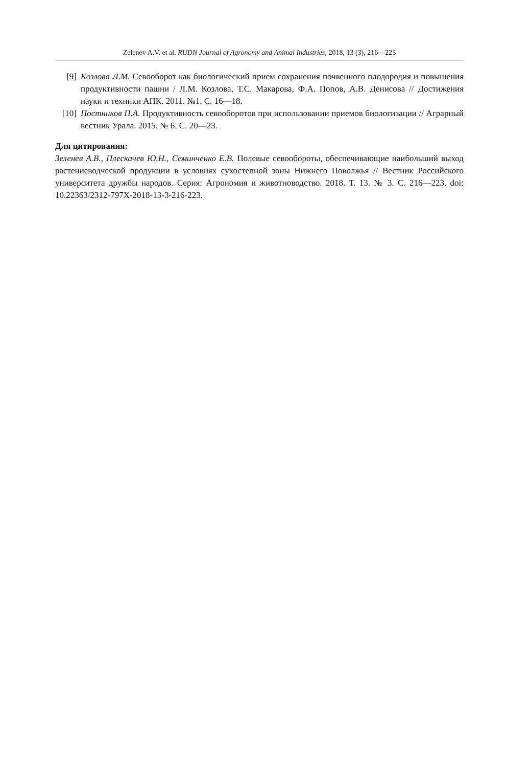Zelenev A.V. et al. RUDN Journal of Agronomy and Animal Industries, 2018, 13 (3), 216—223
[9] Козлова Л.М. Севооборот как биологический прием сохранения почвенного плодородия и повышения продуктивности пашни / Л.М. Козлова, Т.С. Макарова, Ф.А. Попов, А.В. Денисова // Достижения науки и техники АПК. 2011. №1. С. 16—18.
[10] Постников П.А. Продуктивность севооборотов при использовании приемов биологизации // Аграрный вестник Урала. 2015. № 6. С. 20—23.
Для цитирования:
Зеленев А.В., Плескачев Ю.Н., Семинченко Е.В. Полевые севообороты, обеспечивающие наибольший выход растениеводческой продукции в условиях сухостепной зоны Нижнего Поволжья // Вестник Российского университета дружбы народов. Серия: Агрономия и животноводство. 2018. Т. 13. № 3. С. 216—223. doi: 10.22363/2312-797X-2018-13-3-216-223.